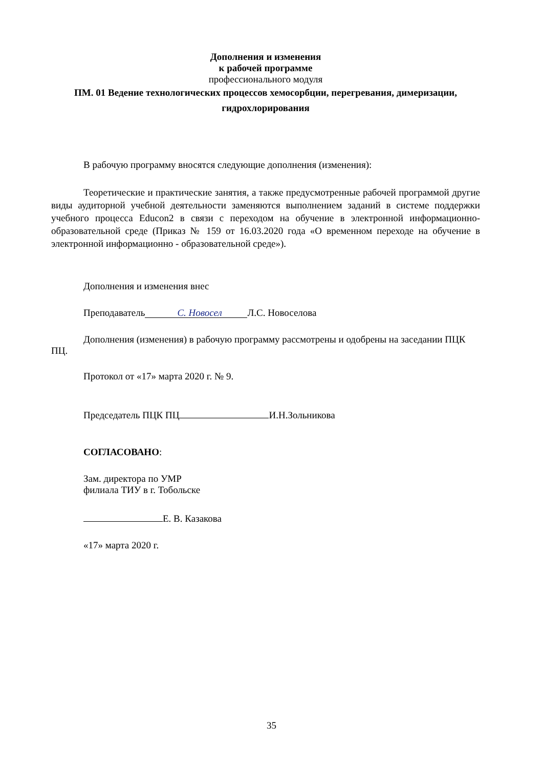Дополнения и изменения
к рабочей программе
профессионального модуля
ПМ. 01 Ведение технологических процессов хемосорбции, перегревания, димеризации, гидрохлорирования
В рабочую программу вносятся следующие дополнения (изменения):
Теоретические и практические занятия, а также предусмотренные рабочей программой другие виды аудиторной учебной деятельности заменяются выполнением заданий в системе поддержки учебного процесса Educon2 в связи с переходом на обучение в электронной информационно-образовательной среде (Приказ № 159 от 16.03.2020 года «О временном переходе на обучение в электронной информационно - образовательной среде»).
Дополнения и изменения внес
Преподаватель С. Новосел Л.С. Новоселова
Дополнения (изменения) в рабочую программу рассмотрены и одобрены на заседании ПЦК ПЦ.
Протокол от «17» марта 2020 г. № 9.
Председатель ПЦК ПЦ И.Н.Зольникова
СОГЛАСОВАНО:
Зам. директора по УМР
филиала ТИУ в г. Тобольске
Е. В. Казакова
«17» марта 2020 г.
35